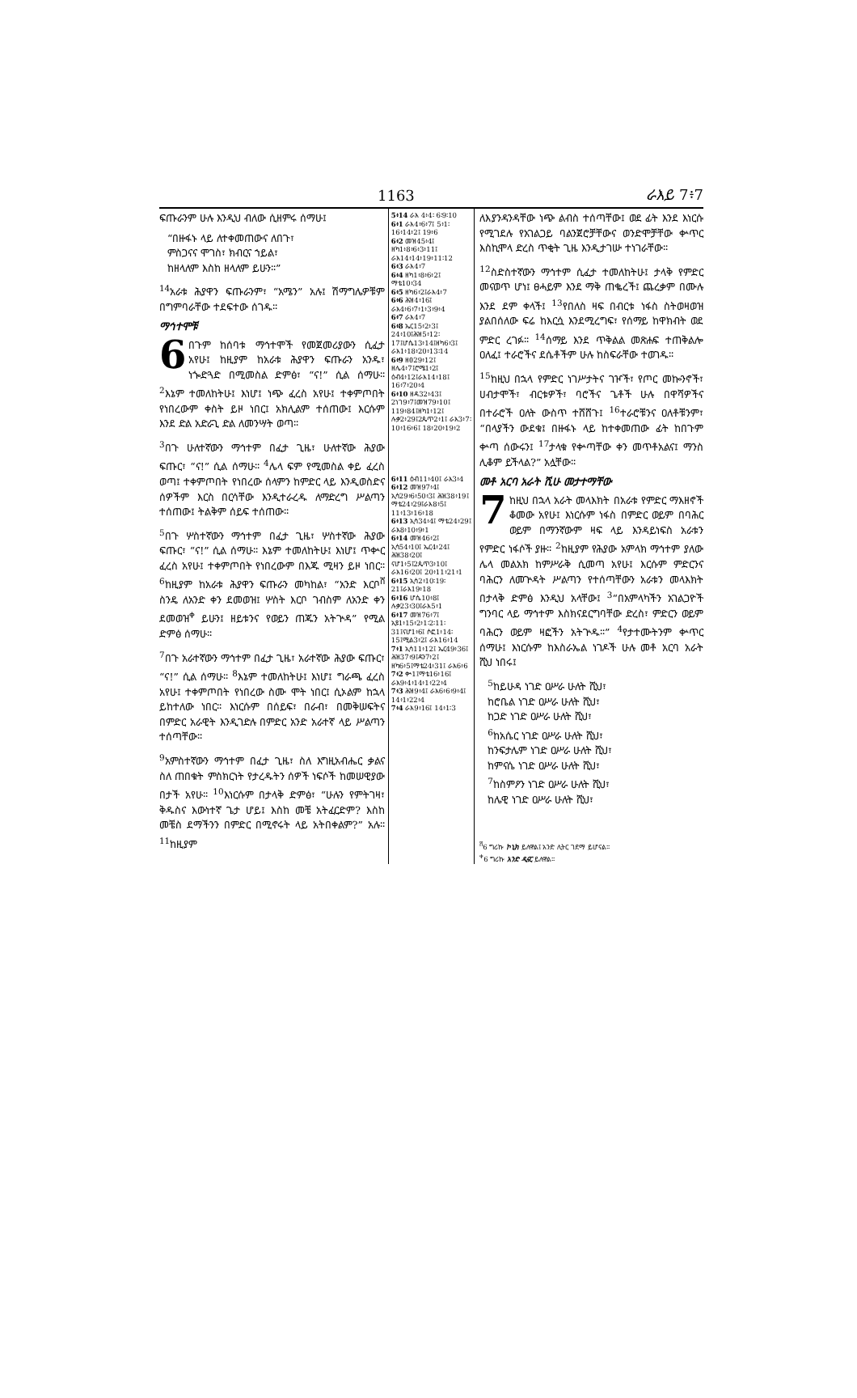1163 ራእይ 7፥7
ፍጡራንም ሁሉ እንዲህ ብለው ሲዘምሩ ሰማሁ፤
“በዙፋኑ ላይ ለተቀመጠውና ለበጉ፣
ምስጋናና ሞገስ፣ ክብርና ኀይል፣
ከዘላለም እስከ ዘላለም ይሁን።”
<sup>14</sup> አራቱ ሕያዋን ፍጡራንም፣ “አሜን” አሉ፤ ሽማግሌዎቹም በግምባራቸው ተደፍተው ሰገዱ።
ማኅተሞቹ
6 በጉም ከሰባቱ ማኅተሞች የመጀመሪያውን ሲፈታ አየሁ፤ ከዚያም ከአራቱ ሕያዋን ፍጡራን አንዱ፣ ነጐድጓድ በሚመስል ድምፅ፣ “ና!” ሲል ሰማሁ። <sup>2</sup>እኔም ተመለከትሁ፤ እነሆ፤ ነጭ ፈረስ አየሁ፤ ተቀምጦበት የነበረውም ቀስት ይዞ ነበር፤ አክሊልም ተሰጠው፤ እርሱም እንደ ድል አድራጊ ድል ለመንሣት ወጣ።
<sup>3</sup> በጉ ሁለተኛውን ማኅተም በፈታ ጊዜ፣ ሁለተኛው ሕያው ፍጡር፣ “ና!” ሲል ሰማሁ። <sup>4</sup>ሌላ ፍም የሚመስል ቀይ ፈረስ ወጣ፤ ተቀምጦበት የነበረው ሰላምን ከምድር ላይ እንዲወስድና ሰዎችም እርስ በርሳቸው እንዲተራረዱ ለማድረግ ሥልጣን ተሰጠው፤ ትልቅም ሰይፍ ተሰጠው።
<sup>5</sup> በጉ ሦስተኛውን ማኅተም በፈታ ጊዜ፣ ሦስተኛው ሕያው ፍጡር፣ “ና!” ሲል ሰማሁ። እኔም ተመለከትሁ፤ እነሆ፤ ጥቍር ፈረስ አየሁ፤ ተቀምጦበት የነበረውም በእጁ ሚዛን ይዞ ነበር። <sup>6</sup>ከዚያም ከአራቱ ሕያዋን ፍጡራን መካከል፣ “አንድ እርቦ<sup>ሸ</sup> ስንዴ ለአንድ ቀን ደመወዝ፤ ሦስት እርቦ ገብስም ለአንድ ቀን ደመወዝ<sup>ቀ</sup> ይሁን፤ ዘይቱንና የወይን ጠጁን አትጕዳ” የሚል ድምፅ ሰማሁ።
<sup>7</sup> በጉ አራተኛውን ማኅተም በፈታ ጊዜ፣ አራተኛው ሕያው ፍጡር፣ “ና!” ሲል ሰማሁ። <sup>8</sup>እኔም ተመለከትሁ፤ እነሆ፤ ግራጫ ፈረስ አየሁ፤ ተቀምጦበት የነበረው ስሙ ሞት ነበር፤ ሲኦልም ከኋላ ይከተለው ነበር። እነርሱም በሰይፍ፣ በራብ፣ በመቅሠፍትና በምድር አራዊት እንዲገድሉ በምድር አንድ አራተኛ ላይ ሥልጣን ተሰጣቸው።
<sup>9</sup> አምስተኛውን ማኅተም በፈታ ጊዜ፣ ስለ እግዚአብሔር ቃልና ስለ ጠበቁት ምስክርነት የታረዱትን ሰዎች ነፍሶች ከመሠዊያው በታች አየሁ። <sup>10</sup>እነርሱም በታላቅ ድምፅ፣ “ሁሉን የምትገዛ፣ ቅዱስና እውነተኛ ጌታ ሆይ፤ እስከ መቼ አትፈርድም? እስከ መቼስ ደማችንን በምድር በሚኖሩት ላይ አትበቀልም?” አሉ። <sup>11</sup>ከዚያም
5፥14 ራእ 4፥4፡ 6፡9፡10
6፥1 ራእ4፥6፥7፤ 5፥1፡16፥14፥2፤ 19፥6
6፥2 መዝ45፥4፤ ዘካ1፥8፥6፥3፥11፤ ራእ14፥14፥19፥11፡12
6፥3 ራእ4፥7
6፥4 ዘካ1፥8፥6፥2፤ ማቴ10፥34
6፥5 ዘካ6፥2፤ራእ4፥7
6፥6 ሕዝ4፥16፤ ራእ4፥6፥7፥1፥3፥9፥4
6፥7 ራእ4፥7
6፥8 ኤር15፥2፥3፤ 24፥10፤ሕዝ5፥12፡17፤ሆሴ13፥14፤ዘካ6፥3፤ ራእ1፥18፥20፥13፡14
6፥9 ዘፀ29፥12፤ ዘሌ4፥7፤ሮሜ1፥2፤ ዕብ4፥12፤ራእ14፥18፤ 16፥7፥20፥4
6፥10 ዘዳ32፥43፤ 2ነገ9፥7፤መዝ79፥10፤ 119፥84፤ዘካ1፥12፤ ሉቃ2፥29፤2ጴጥ2፥1፤ ራእ3፥7፡10፥16፥6፤ 18፥20፥19፥2
6፥11 ዕብ11፥40፤ ራእ3፥4
6፥12 መዝ97፥4፤ ኢሳ29፥6፥50፥3፤ ሕዝ38፥19፤ ማቴ24፥29፤ራእ8፥5፤ 11፥13፥16፥18
6፥13 ኢሳ34፥4፤ ማቴ24፥29፤ ራእ8፥10፥9፥1
6፥14 መዝ46፥2፤ ኢሳ54፥10፤ ኤር4፥24፤ ሕዝ38፥20፤ ናሆ1፥5፤2ጴጥ3፥10፤ ራእ16፥20፤ 20፥11፥21፥1
6፥15 ኢሳ2፥10፡19፡21፤ራእ19፥18
6፥16 ሆሴ10፥8፤ ሉቃ23፥30፤ራእ5፥1
6፥17 መዝ76፥7፤ ኢዩ1፥15፥2፥1፡2፡11፡31፤ናሆ1፥6፤ ሶፎ1፥14፡15፤ሚል3፥2፤ ራእ16፥14
7፥1 ኢሳ11፥12፤ ኤር49፥36፤ ሕዝ37፥9፤ዳን7፥2፤ ዘካ6፥5፤ማቴ24፥31፤ ራእ6፥6
7፥2 ቍ1፤ማቴ16፥16፤ ራእ9፥4፥14፥1፥22፥4
7፥3 ሕዝ9፥4፤ ራእ6፥6፥9፥4፤ 14፥1፥22፥4
7፥4 ራእ9፥16፤ 14፥1፡3
ለእያንዳንዳቸው ነጭ ልብስ ተሰጣቸው፤ ወደ ፊት እንደ እነርሱ የሚገደሉ የአገልጋይ ባልንጀሮቻቸውና ወንድሞቻቸው ቍጥር እስኪሞላ ድረስ ጥቂት ጊዜ እንዲታገሡ ተነገራቸው።
<sup>12</sup> ስድስተኛውን ማኅተም ሲፈታ ተመለከትሁ፤ ታላቅ የምድር መናወጥ ሆነ፤ ፀሓይም እንደ ማቅ ጠቈረች፤ ጨረቃም በሙሉ እንደ ደም ቀላች፤ <sup>13</sup>የበለስ ዛፍ በብርቱ ነፋስ ስትወዛወዝ ያልበሰለው ፍሬ ከእርሷ እንደሚረግፍ፣ የሰማይ ከዋክብት ወደ ምድር ረገፉ። <sup>14</sup>ሰማይ እንደ ጥቅልል መጽሐፍ ተጠቅልሎ ዐለፈ፤ ተራሮችና ደሴቶችም ሁሉ ከስፍራቸው ተወገዱ።
<sup>15</sup> ከዚህ በኋላ የምድር ነገሥታትና ገዦች፣ የጦር መኰንኖች፣ ሀብታሞች፣ ብርቱዎች፣ ባሮችና ጌቶች ሁሉ በዋሻዎችና በተራሮች ዐለት ውስጥ ተሸሸጉ፤ <sup>16</sup>ተራሮቹንና ዐለቶቹንም፣ “በላያችን ውደቁ፤ በዙፋኑ ላይ ከተቀመጠው ፊት ከበጉም ቍጣ ሰውሩን፤ <sup>17</sup>ታላቁ የቍጣቸው ቀን መጥቶአልና፤ ማንስ ሊቆም ይችላል?” አሏቸው።
መቶ አርባ አራት ሺሁ መታተማቸው
7 ከዚህ በኋላ አራት መላእክት በአራቱ የምድር ማእዘኖች ቆመው አየሁ፤ እነርሱም ነፋስ በምድር ወይም በባሕር ወይም በማንኛውም ዛፍ ላይ እንዳይነፍስ አራቱን የምድር ነፋሶች ያዙ። <sup>2</sup>ከዚያም የሕያው አምላክ ማኅተም ያለው ሌላ መልአክ ከምሥራቅ ሲመጣ አየሁ፤ እርሱም ምድርንና ባሕርን ለመጕዳት ሥልጣን የተሰጣቸውን አራቱን መላእክት በታላቅ ድምፅ እንዲህ አላቸው፤ <sup>3</sup>“በአምላካችን አገልጋዮች ግንባር ላይ ማኅተም እስክናደርግባቸው ድረስ፣ ምድርን ወይም ባሕርን ወይም ዛፎችን አትጕዱ።” <sup>4</sup>የታተሙትንም ቍጥር ሰማሁ፤ እነርሱም ከእስራኤል ነገዶች ሁሉ መቶ አርባ አራት ሺህ ነበሩ፤
<sup>5</sup> ከይሁዳ ነገድ ዐሥራ ሁለት ሺህ፣
ከሮቤል ነገድ ዐሥራ ሁለት ሺህ፣
ከጋድ ነገድ ዐሥራ ሁለት ሺህ፣
<sup>6</sup> ከአሴር ነገድ ዐሥራ ሁለት ሺህ፣
ከንፍታሌም ነገድ ዐሥራ ሁለት ሺህ፣
ከምናሴ ነገድ ዐሥራ ሁለት ሺህ፣
<sup>7</sup> ከስምዖን ነገድ ዐሥራ ሁለት ሺህ፣
ከሌዊ ነገድ ዐሥራ ሁለት ሺህ፣
<sup>ሸ</sup>6 ግሪኩ ኮኒክ ይለዋል፤ አንድ ሊትር ገደማ ይሆናል።
<sup>ቀ</sup>6 ግሪኩ አንድ ዲናር ይለዋል።